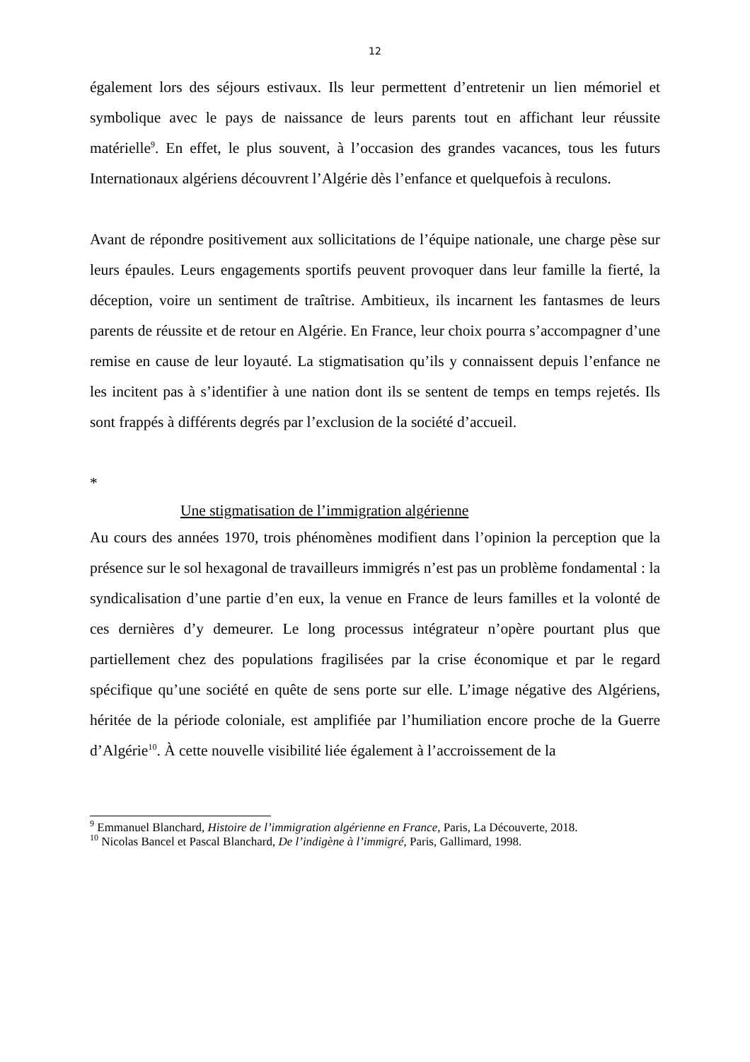12
également lors des séjours estivaux. Ils leur permettent d’entretenir un lien mémoriel et symbolique avec le pays de naissance de leurs parents tout en affichant leur réussite matérielle<sup>9</sup>. En effet, le plus souvent, à l’occasion des grandes vacances, tous les futurs Internationaux algériens découvrent l’Algérie dès l’enfance et quelquefois à reculons.
Avant de répondre positivement aux sollicitations de l’équipe nationale, une charge pèse sur leurs épaules. Leurs engagements sportifs peuvent provoquer dans leur famille la fierté, la déception, voire un sentiment de traîtrise. Ambitieux, ils incarnent les fantasmes de leurs parents de réussite et de retour en Algérie. En France, leur choix pourra s’accompagner d’une remise en cause de leur loyauté. La stigmatisation qu’ils y connaissent depuis l’enfance ne les incitent pas à s’identifier à une nation dont ils se sentent de temps en temps rejetés. Ils sont frappés à différents degrés par l’exclusion de la société d’accueil.
*
Une stigmatisation de l’immigration algérienne
Au cours des années 1970, trois phénomènes modifient dans l’opinion la perception que la présence sur le sol hexagonal de travailleurs immigrés n’est pas un problème fondamental : la syndicalisation d’une partie d’en eux, la venue en France de leurs familles et la volonté de ces dernières d’y demeurer. Le long processus intégrateur n’opère pourtant plus que partiellement chez des populations fragilisées par la crise économique et par le regard spécifique qu’une société en quête de sens porte sur elle. L’image négative des Algériens, héritée de la période coloniale, est amplifiée par l’humiliation encore proche de la Guerre d’Algérie<sup>10</sup>. À cette nouvelle visibilité liée également à l’accroissement de la
<sup>9</sup> Emmanuel Blanchard, Histoire de l’immigration algérienne en France, Paris, La Découverte, 2018.
<sup>10</sup> Nicolas Bancel et Pascal Blanchard, De l’indigène à l’immigré, Paris, Gallimard, 1998.